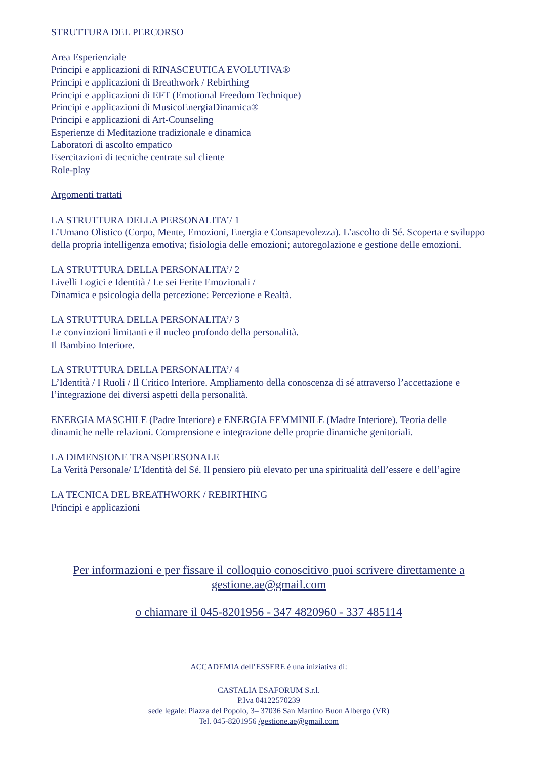STRUTTURA DEL PERCORSO
Area Esperienziale
Principi e applicazioni di RINASCEUTICA EVOLUTIVA®
Principi e applicazioni di Breathwork / Rebirthing
Principi e applicazioni di EFT (Emotional Freedom Technique)
Principi e applicazioni di MusicoEnergiaDinamica®
Principi e applicazioni di Art-Counseling
Esperienze di Meditazione tradizionale e dinamica
Laboratori di ascolto empatico
Esercitazioni di tecniche centrate sul cliente
Role-play
Argomenti trattati
LA STRUTTURA DELLA PERSONALITA’/ 1
L’Umano Olistico (Corpo, Mente, Emozioni, Energia e Consapevolezza). L’ascolto di Sé. Scoperta e sviluppo della propria intelligenza emotiva; fisiologia delle emozioni; autoregolazione e gestione delle emozioni.
LA STRUTTURA DELLA PERSONALITA’/ 2
Livelli Logici e Identità / Le sei Ferite Emozionali /
Dinamica e psicologia della percezione: Percezione e Realtà.
LA STRUTTURA DELLA PERSONALITA’/ 3
Le convinzioni limitanti e il nucleo profondo della personalità.
Il Bambino Interiore.
LA STRUTTURA DELLA PERSONALITA’/ 4
L’Identità / I Ruoli / Il Critico Interiore. Ampliamento della conoscenza di sé attraverso l’accettazione e l’integrazione dei diversi aspetti della personalità.
ENERGIA MASCHILE (Padre Interiore) e ENERGIA FEMMINILE (Madre Interiore). Teoria delle dinamiche nelle relazioni. Comprensione e integrazione delle proprie dinamiche genitoriali.
LA DIMENSIONE TRANSPERSONALE
La Verità Personale/ L’Identità del Sé. Il pensiero più elevato per una spiritualità dell’essere e dell’agire
LA TECNICA DEL BREATHWORK / REBIRTHING
Principi e applicazioni
Per informazioni e per fissare il colloquio conoscitivo puoi scrivere direttamente a gestione.ae@gmail.com
o chiamare il 045-8201956 - 347 4820960 - 337 485114
ACCADEMIA dell’ESSERE è una iniziativa di:
CASTALIA ESAFORUM S.r.l.
P.Iva 04122570239
sede legale: Piazza del Popolo, 3– 37036 San Martino Buon Albergo (VR)
Tel. 045-8201956 /gestione.ae@gmail.com